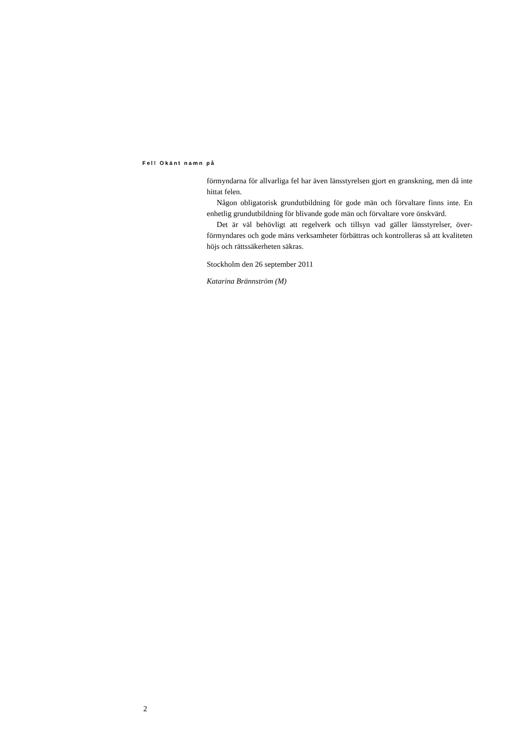Fel! Okänt namn på
förmyndarna för allvarliga fel har även länsstyrelsen gjort en granskning, men då inte hittat felen.
Någon obligatorisk grundutbildning för gode män och förvaltare finns inte. En enhetlig grundutbildning för blivande gode män och förvaltare vore önsk­värd.
Det är väl behövligt att regelverk och tillsyn vad gäller länsstyrelser, över­förmyndares och gode mäns verksamheter förbättras och kontrolleras så att kvaliteten höjs och rättssäkerheten säkras.
Stockholm den 26 september 2011
Katarina Brännström (M)
2